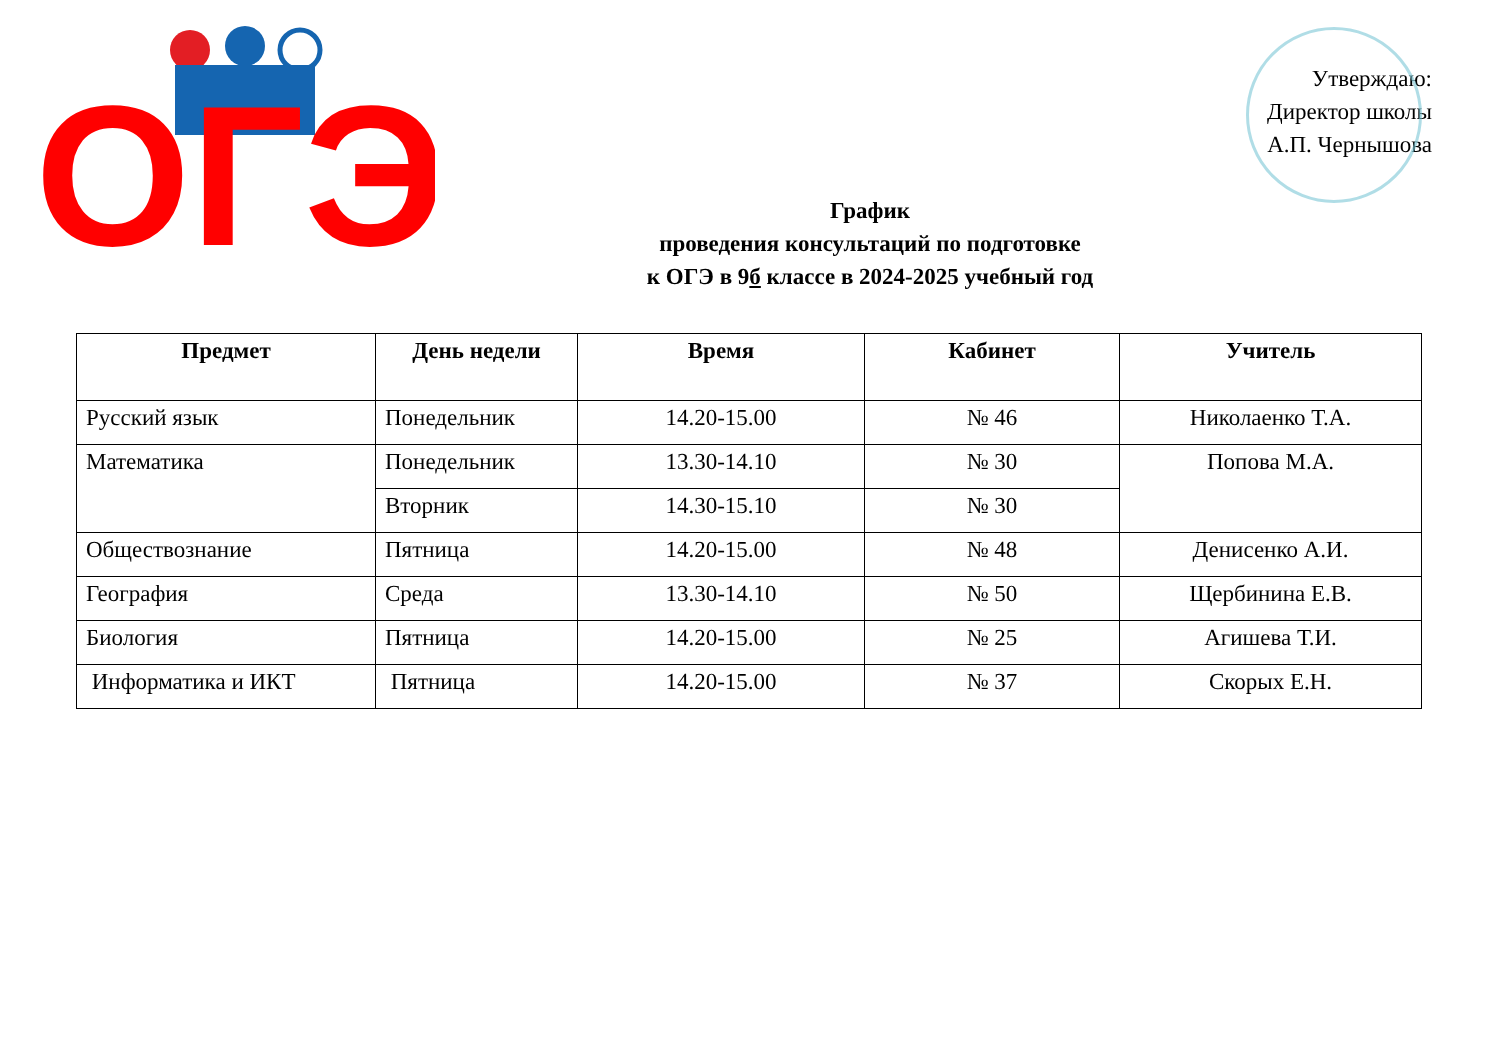ОГЭ
Утверждаю:
Директор школы
А.П. Чернышова
График
проведения консультаций по подготовке
к ОГЭ в 9б классе в 2024-2025 учебный год
| Предмет | День недели | Время | Кабинет | Учитель |
| --- | --- | --- | --- | --- |
| Русский язык | Понедельник | 14.20-15.00 | № 46 | Николаенко Т.А. |
| Математика | Понедельник | 13.30-14.10 | № 30 | Попова М.А. |
| | Вторник | 14.30-15.10 | № 30 | |
| Обществознание | Пятница | 14.20-15.00 | № 48 | Денисенко А.И. |
| География | Среда | 13.30-14.10 | № 50 | Щербинина Е.В. |
| Биология | Пятница | 14.20-15.00 | № 25 | Агишева Т.И. |
| Информатика и ИКТ | Пятница | 14.20-15.00 | № 37 | Скорых Е.Н. |